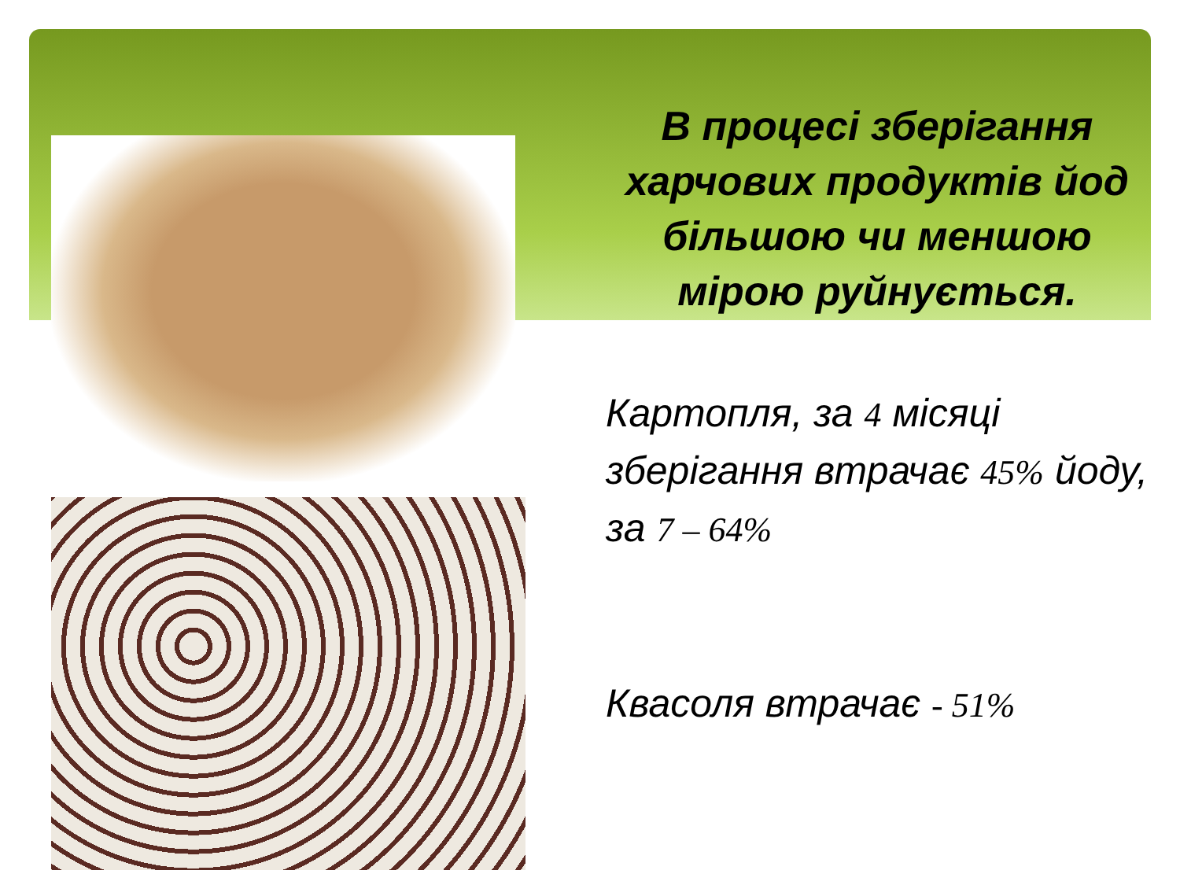В процесі зберігання харчових продуктів йод більшою чи меншою мірою руйнується.
Картопля, за 4 місяці зберігання втрачає 45% йоду, за 7 – 64%
Квасоля втрачає - 51%